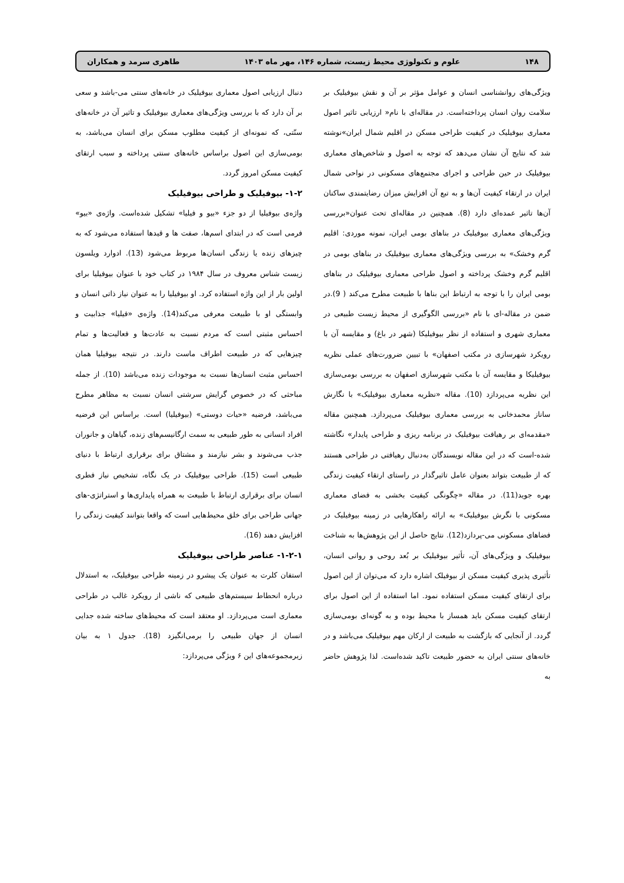۱۴۸ علوم و تکنولوژی محیط زیست، شماره ۱۴۶، مهر ماه ۱۴۰۳ طاهری سرمد و همکاران
ویژگی‌های روانشناسی انسان و عوامل مؤثر بر آن و نقش بیوفیلیک بر سلامت روان انسان پرداخته‌است. در مقاله‌ای با نام« ارزیابی تاثیر اصول معماری بیوفیلیک در کیفیت طراحی مسکن در اقلیم شمال ایران»نوشته شد که نتایج آن نشان می‌دهد که توجه به اصول و شاخص‌های معماری بیوفیلیک در حین طراحی و اجرای مجتمع‌های مسکونی در نواحی شمال ایران در ارتقاء کیفیت آن‌ها و به تبع آن افزایش میزان رضایتمندی ساکنان آن‌ها تاثیر عمده‌ای دارد (8). همچنین در مقاله‌ای تحت عنوان«بررسی ویژگی‌های معماری بیوفیلیک در بناهای بومی ایران، نمونه موردی: اقلیم گرم وخشک» به بررسی ویژگی‌های معماری بیوفیلیک در بناهای بومی در اقلیم گرم وخشک پرداخته و اصول طراحی معماری بیوفیلیک در بناهای بومی ایران را با توجه به ارتباط این بناها با طبیعت مطرح می‌کند ( 9).در ضمن در مقاله-ای با نام «بررسی الگوگیری از محیط زیست طبیعی در معماری شهری و استفاده از نظر بیوفیلیکا (شهر در باغ) و مقایسه آن با رویکرد شهرسازی در مکتب اصفهان» با تبیین ضرورت‌های عملی نظریه بیوفیلیکا و مقایسه آن با مکتب شهرسازی اصفهان به بررسی بومی‌سازی این نظریه می‌پردازد (10). مقاله «نظریه معماری بیوفیلیک» با نگارش ساناز محمدخانی به بررسی معماری بیوفیلیک می‌پردازد. همچنین مقاله «مقدمه‌ای بر رهیافت بیوفیلیک در برنامه ریزی و طراحی پایدار» نگاشته شده-است که در این مقاله نویسندگان به‌دنبال رهیافتی در طراحی هستند که از طبیعت بتواند بعنوان عامل تاثیرگذار در راستای ارتقاء کیفیت زندگی بهره جوید(11). در مقاله «چگونگی کیفیت بخشی به فضای معماری مسکونی با نگرش بیوفیلیک» به ارائه راهکارهایی در زمینه بیوفیلیک در فضاهای مسکونی می-پردازد(12). نتایج حاصل از این پژوهش‌ها به شناخت بیوفیلیک و ویژگی‌های آن، تأثیر بیوفیلیک بر بُعد روحی و روانی انسان، تأثیری پذیری کیفیت مسکن از بیوفیلک اشاره دارد که می‌توان از این اصول برای ارتقای کیفیت مسکن استفاده نمود. اما استفاده از این اصول برای ارتقای کیفیت مسکن باید همساز با محیط بوده و به گونه‌ای بومی‌سازی گردد. از آنجایی که بازگشت به طبیعت از ارکان مهم بیوفیلیک می‌باشد و در خانه‌های سنتی ایران به حضور طبیعت تاکید شده‌است. لذا پژوهش حاضر به
دنبال ارزیابی اصول معماری بیوفیلیک در خانه‌های سنتی می-باشد و سعی بر آن دارد که با بررسی ویژگی‌های معماری بیوفیلیک و تاثیر آن در خانه‌های سنّتی، که نمونه‌ای از کیفیت مطلوب مسکن برای انسان می‌باشد، به بومی‌سازی این اصول براساس خانه‌های سنتی پرداخته و سبب ارتقای کیفیت مسکن امروز گردد.
۱-۲- بیوفیلیک و طراحی بیوفیلیک
واژه‌ی بیوفیلیا از دو جزء «بیو و فیلیا» تشکیل شده‌است. واژه‌ی «بیو» فرمی است که در ابتدای اسم‌ها، صفت ها و قیدها استفاده می‌شود که به چیزهای زنده یا زندگی انسان‌ها مربوط می‌شود (13). ادوارد ویلسون زیست شناس معروف در سال ۱۹۸۴ در کتاب خود با عنوان بیوفیلیا برای اولین بار از این واژه استفاده کرد. او بیوفیلیا را به عنوان نیاز ذاتی انسان و وابستگی او با طبیعت معرفی می‌کند(14). واژه‌ی «فیلیا» جذابیت و احساس مثبتی است که مردم نسبت به عادت‌ها و فعالیت‌ها و تمام چیزهایی که در طبیعت اطراف ماست دارند. در نتیجه بیوفیلیا همان احساس مثبت انسان‌ها نسبت به موجودات زنده می‌باشد (10). از جمله مباحثی که در خصوص گرایش سرشتی انسان نسبت به مظاهر مطرح می‌باشد، فرضیه «حیات دوستی» (بیوفیلیا) است. براساس این فرضیه افراد انسانی به طور طبیعی به سمت ارگانیسم‌های زنده، گیاهان و جانوران جذب می‌شوند و بشر نیازمند و مشتاق برای برقراری ارتباط با دنیای طبیعی است (15). طراحی بیوفیلیک در یک نگاه، تشخیص نیاز فطری انسان برای برقراری ارتباط با طبیعت به همراه پایداری‌ها و استراتژی-های جهانی طراحی برای خلق محیط‌هایی است که واقعا بتوانند کیفیت زندگی را افزایش دهند (16).
۱-۲-۱- عناصر طراحی بیوفیلیک
استفان کلرت به عنوان یک پیشرو در زمینه طراحی بیوفیلیک، به استدلال درباره انحطاط سیستم‌های طبیعی که ناشی از رویکرد غالب در طراحی معماری است می‌پردازد. او معتقد است که محیط‌های ساخته شده جدایی انسان از جهان طبیعی را برمی‌انگیزد (18). جدول ۱ به بیان زیرمجموعه‌های این ۶ ویژگی می‌پردازد: